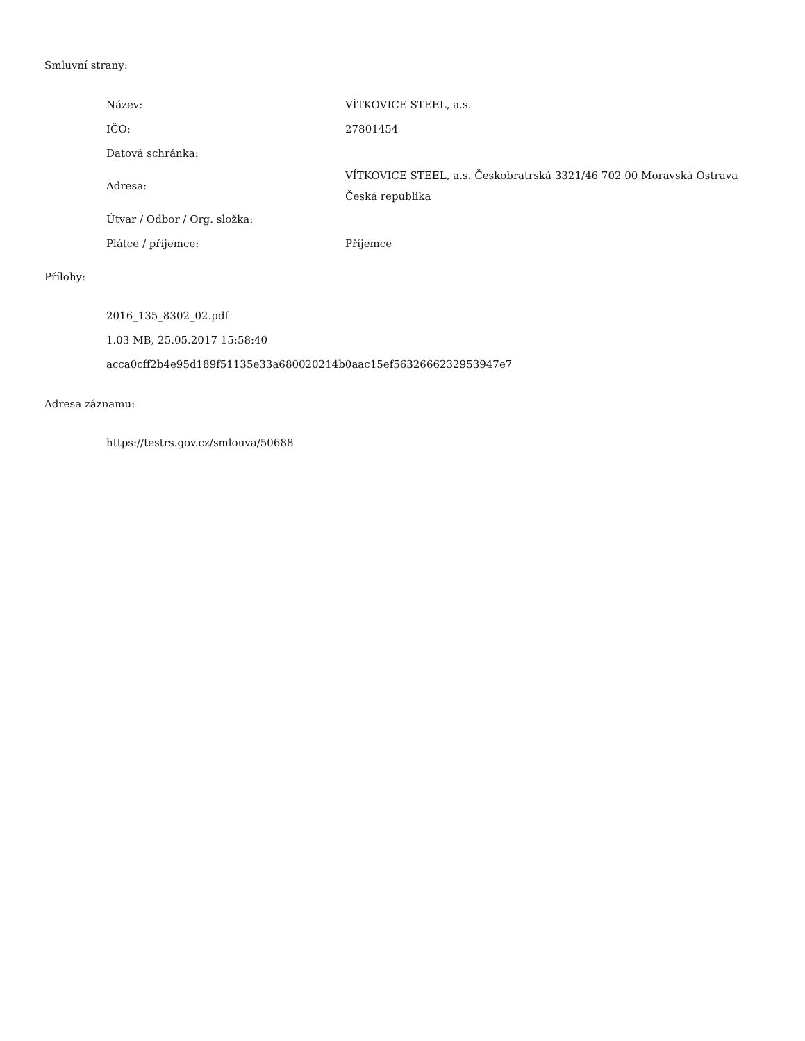Smluvní strany:
| Název: | VÍTKOVICE STEEL, a.s. |
| IČO: | 27801454 |
| Datová schránka: | |
| Adresa: | VÍTKOVICE STEEL, a.s. Českobratrská 3321/46 702 00 Moravská Ostrava Česká republika |
| Útvar / Odbor / Org. složka: | |
| Plátce / příjemce: | Příjemce |
Přílohy:
2016_135_8302_02.pdf
1.03 MB, 25.05.2017 15:58:40
acca0cff2b4e95d189f51135e33a680020214b0aac15ef5632666232953947e7
Adresa záznamu:
https://testrs.gov.cz/smlouva/50688